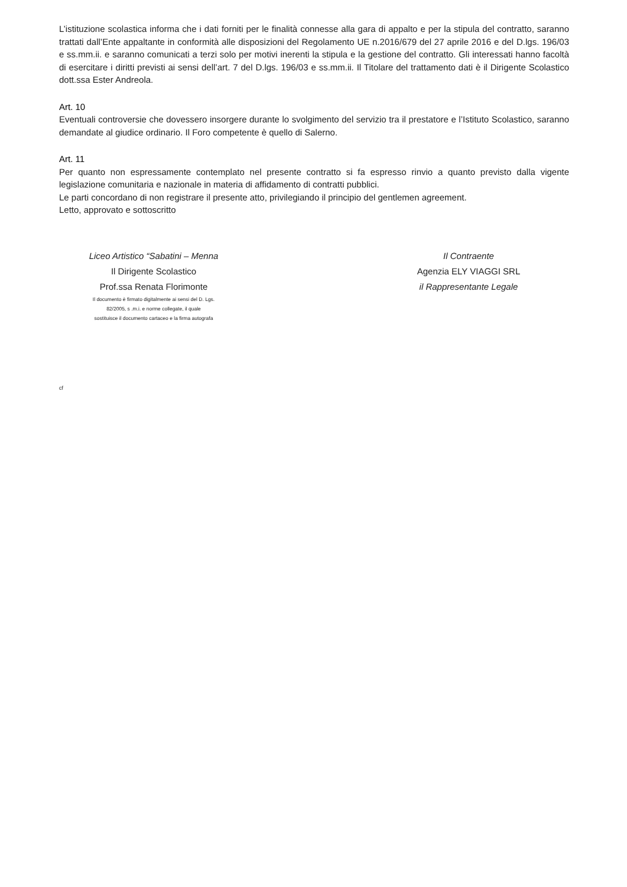L’istituzione scolastica informa che i dati forniti per le finalità connesse alla gara di appalto e per la stipula del contratto, saranno trattati dall’Ente appaltante in conformità alle disposizioni del Regolamento UE n.2016/679 del 27 aprile 2016 e del D.lgs. 196/03 e ss.mm.ii. e saranno comunicati a terzi solo per motivi inerenti la stipula e la gestione del contratto. Gli interessati hanno facoltà di esercitare i diritti previsti ai sensi dell’art. 7 del D.lgs. 196/03 e ss.mm.ii. Il Titolare del trattamento dati è il Dirigente Scolastico dott.ssa Ester Andreola.
Art. 10
Eventuali controversie che dovessero insorgere durante lo svolgimento del servizio tra il prestatore e l’Istituto Scolastico, saranno demandate al giudice ordinario. Il Foro competente è quello di Salerno.
Art. 11
Per quanto non espressamente contemplato nel presente contratto si fa espresso rinvio a quanto previsto dalla vigente legislazione comunitaria e nazionale in materia di affidamento di contratti pubblici.
Le parti concordano di non registrare il presente atto, privilegiando il principio del gentlemen agreement.
Letto, approvato e sottoscritto
Liceo Artistico “Sabatini – Menna
Il Dirigente Scolastico
Prof.ssa Renata Florimonte
Il documento è firmato digitalmente ai sensi del D. Lgs.
82/2005, s .m.i. e norme collegate, il quale
sostituisce il documento cartaceo e la firma autografa
Il Contraente
Agenzia ELY VIAGGI SRL
il Rappresentante Legale
cf